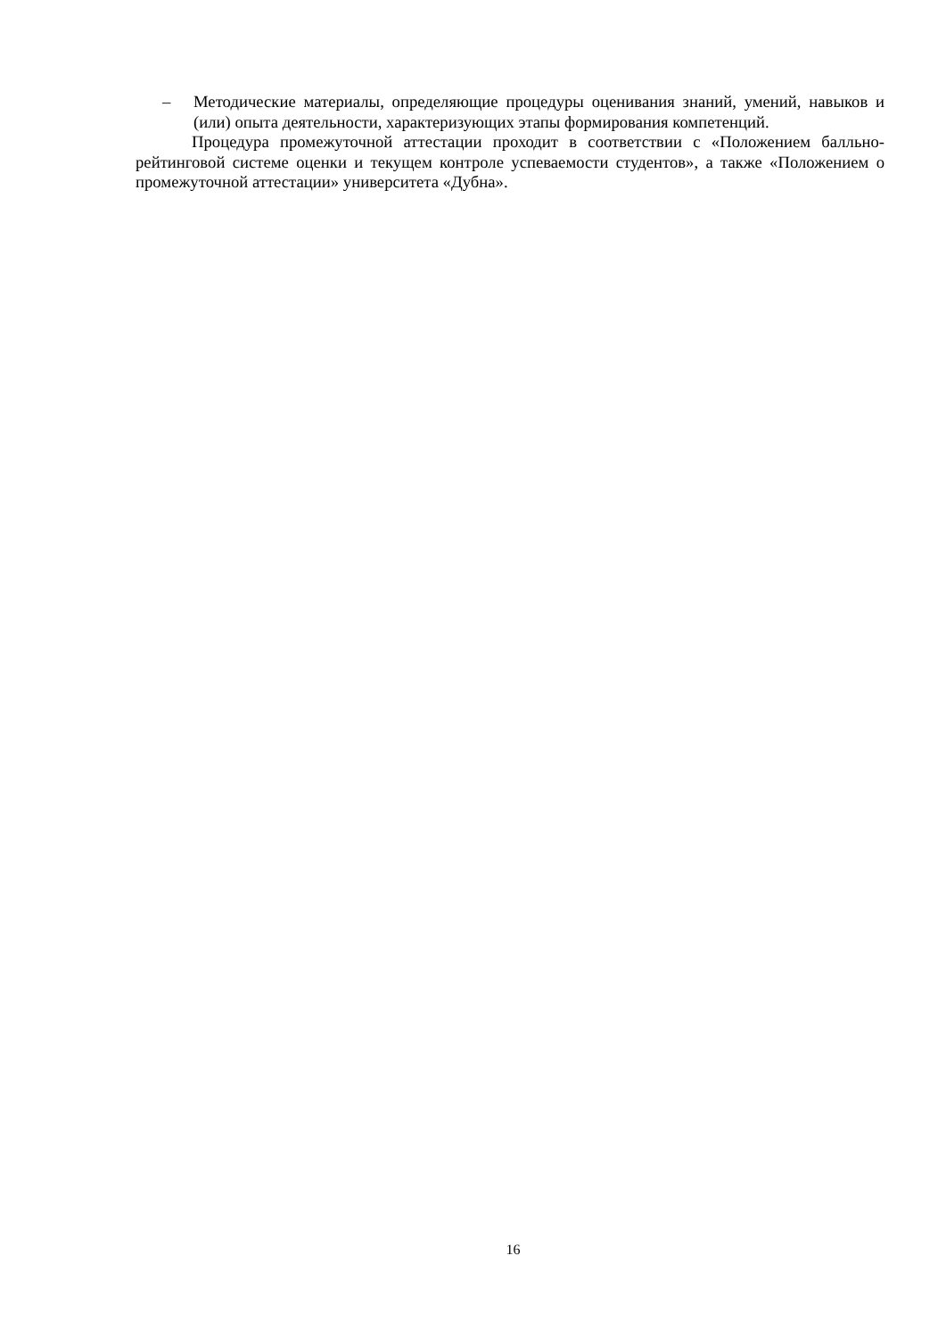– Методические материалы, определяющие процедуры оценивания знаний, умений, навыков и (или) опыта деятельности, характеризующих этапы формирования компетенций.
Процедура промежуточной аттестации проходит в соответствии с «Положением балльно-рейтинговой системе оценки и текущем контроле успеваемости студентов», а также «Положением о промежуточной аттестации» университета «Дубна».
16